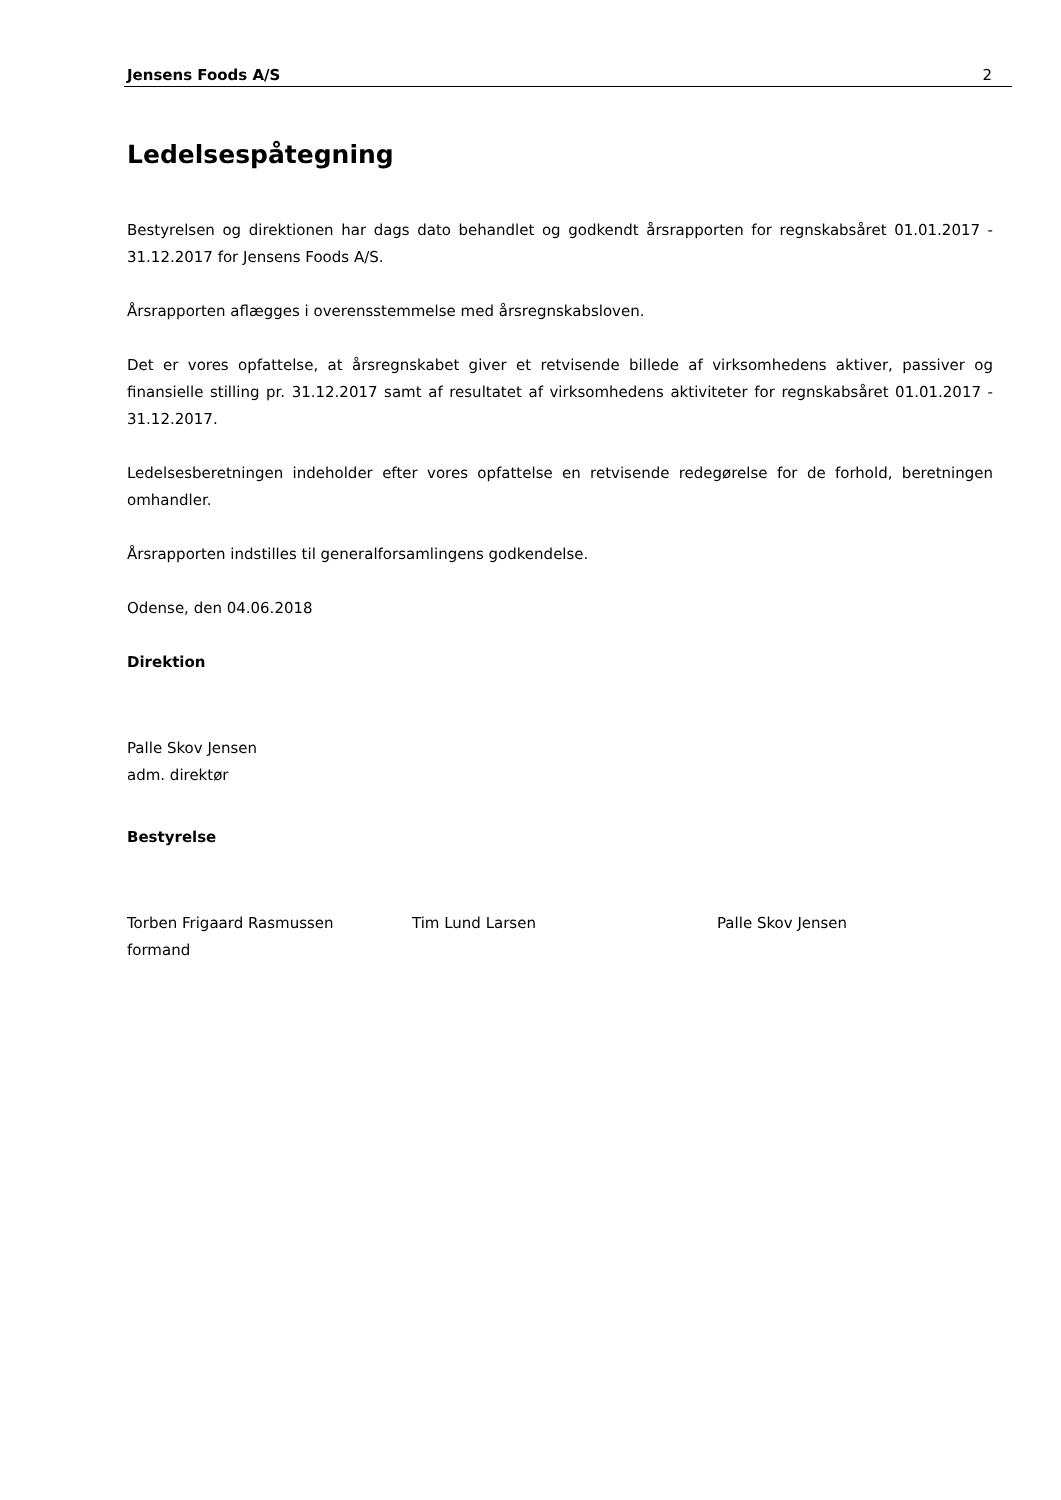Jensens Foods A/S 2
Ledelsespåtegning
Bestyrelsen og direktionen har dags dato behandlet og godkendt årsrapporten for regnskabsåret 01.01.2017 - 31.12.2017 for Jensens Foods A/S.
Årsrapporten aflægges i overensstemmelse med årsregnskabsloven.
Det er vores opfattelse, at årsregnskabet giver et retvisende billede af virksomhedens aktiver, passiver og finansielle stilling pr. 31.12.2017 samt af resultatet af virksomhedens aktiviteter for regnskabsåret 01.01.2017 - 31.12.2017.
Ledelsesberetningen indeholder efter vores opfattelse en retvisende redegørelse for de forhold, beretningen omhandler.
Årsrapporten indstilles til generalforsamlingens godkendelse.
Odense, den 04.06.2018
Direktion
Palle Skov Jensen
adm. direktør
Bestyrelse
Torben Frigaard Rasmussen
formand
Tim Lund Larsen Palle Skov Jensen